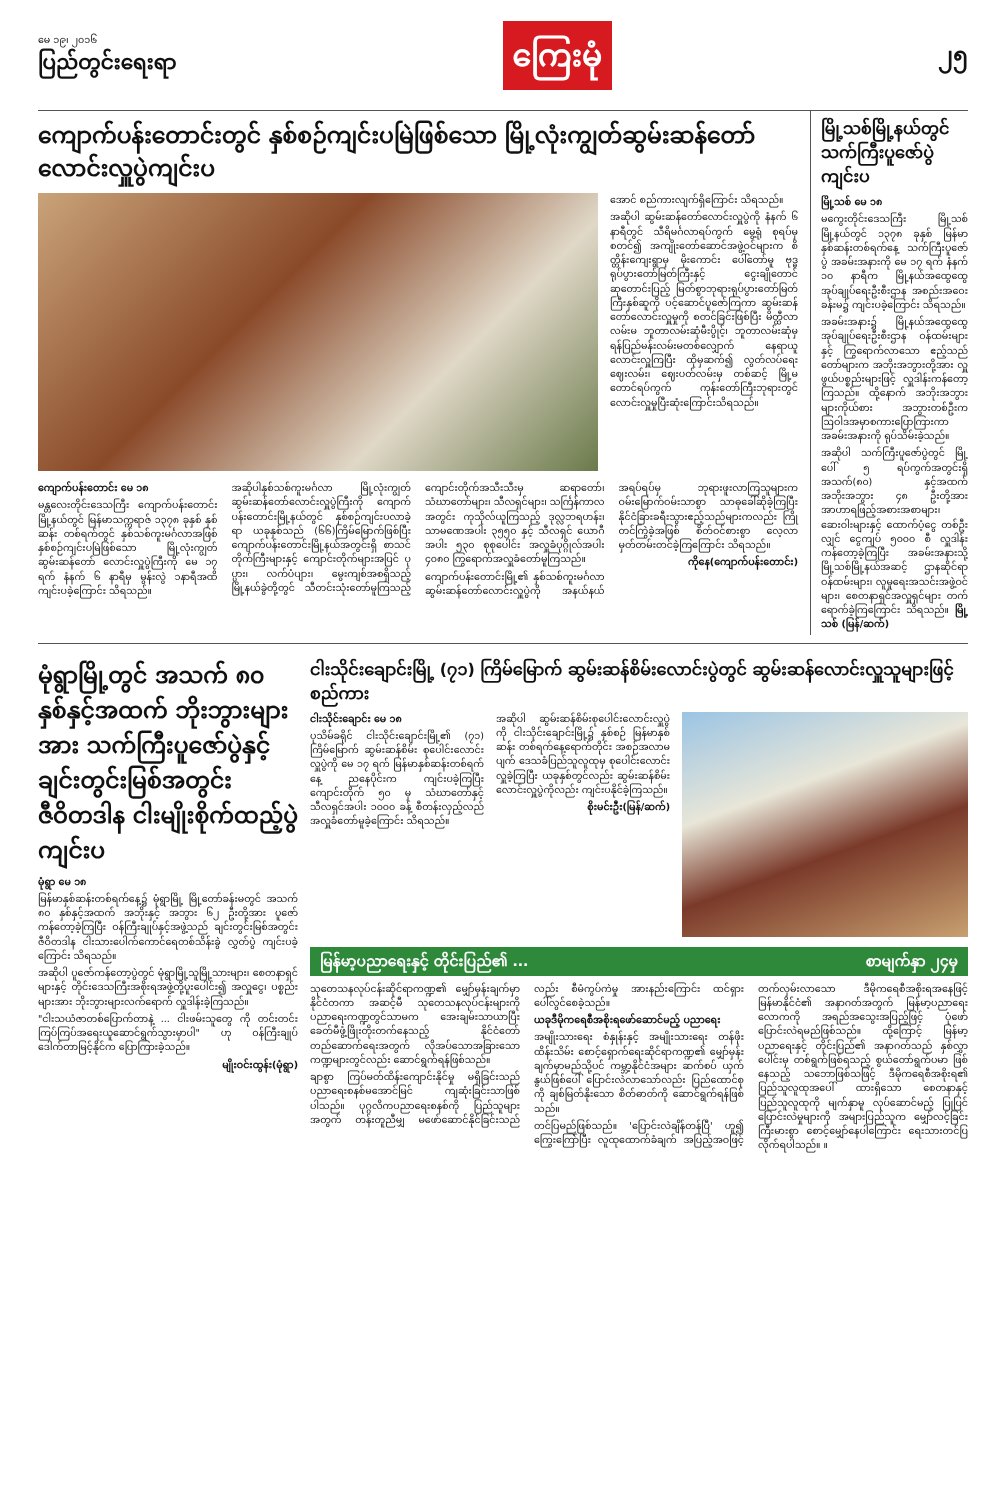မေ ၁၉၊ ၂၀၁၆
ပြည်တွင်းရေးရာ
ကြေးမုံ
၂၅
ကျောက်ပန်းတောင်းတွင် နှစ်စဉ်ကျင်းပမြဲဖြစ်သော မြို့လုံးကျွတ်ဆွမ်းဆန်တော်လောင်းလှူပွဲကျင်းပ
အောင် စည်ကားလျက်ရှိကြောင်း သိရသည်။
အဆိုပါ ဆွမ်းဆန်တော်လောင်းလှူပွဲကို နံနက် ၆ နာရီတွင် သီရိမင်္ဂလာရပ်ကွက် မွေ့ရုံ စုရပ်မှစတင်၍ အကျိုးတော်ဆောင်အဖွဲ့ဝင်များက စိတ္တိန်းကျေးရွာမှ မိုးကောင်း ပေါ်တော်မူ ဗုဒ္ဓရုပ်ပွားတော်မြတ်ကြီးနှင့် ငွေးချိုတောင်ဆုတောင်းပြည့် မြတ်စွာဘုရားရုပ်ပွားတော်မြတ်ကြီးနှစ်ဆူကို ပင့်ဆောင်ပူဇော်ကြကာ ဆွမ်းဆန်တော်လောင်းလှူမှုကို စတင်ခြင်းဖြစ်ပြီး မိတ္ထီလာလမ်းမ ဘူတာလမ်းဆုံမီးပွိုင့်၊ ဘူတာလမ်းဆုံမှ ရန်ပြည်မန်းလမ်းမတစ်လျှောက် နေရာယူ လောင်းလှူကြပြီး ထိုမှဆက်၍ လွတ်လပ်ရေးဈေးလမ်း၊ ဈေးပတ်လမ်းမှ တစ်ဆင့် မြို့မတောင်ရပ်ကွက် ကုန်းတော်ကြီးဘုရားတွင် လောင်းလှူမှုပြီးဆုံးကြောင်းသိရသည်။
ကျောက်ပန်းတောင်း မေ ၁၈
မန္တလေးတိုင်းဒေသကြီး ကျောက်ပန်းတောင်းမြို့နယ်တွင် မြန်မာသက္ကရာဇ် ၁၃၇၈ ခုနှစ် နှစ်ဆန်း တစ်ရက်တွင် နှစ်သစ်ကူးမင်္ဂလာအဖြစ် နှစ်စဉ်ကျင်းပမြဲဖြစ်သော မြို့လုံးကျွတ်ဆွမ်းဆန်တော် လောင်းလှူပွဲကြီးကို မေ ၁၇ ရက် နံနက် ၆ နာရီမှ မွန်းလွဲ ၁နာရီအထိ ကျင်းပခဲ့ကြောင်း သိရသည်။
အဆိုပါနှစ်သစ်ကူးမင်္ဂလာ မြို့လုံးကျွတ်ဆွမ်းဆန်တော်လောင်းလှူပွဲကြီးကို ကျောက်ပန်းတောင်းမြို့နယ်တွင် နှစ်စဉ်ကျင်းပလာခဲ့ရာ ယခုနှစ်သည် (၆၆)ကြိမ်မြောက်ဖြစ်ပြီး ကျောက်ပန်းတောင်းမြို့နယ်အတွင်းရှိ စာသင်တိုက်ကြီးများနှင့် ကျောင်းတိုက်များအပြင် ပုပ္ပား၊ လက်ပံပျား၊ မွေးကျစ်အစရှိသည့် မြို့နယ်ခွဲတို့တွင် သီတင်းသုံးတော်မူကြသည့် ကျောင်းတိုက်အသီးသီးမှ ဆရာတော်၊ သံဃာတော်များ၊ သီလရှင်များ၊ သင်္ကြန်ကာလအတွင်း ကုသိုလ်ယူကြသည့် ဒုလ္လဘရဟန်း၊ သာမဏေအပါး ၃၅၅၀ နှင့် သီလရှင် ယောဂီအပါး ၅၃၀ စုစုပေါင်း အလှူခံပုဂ္ဂိုလ်အပါး ၄၀၈၀ ကြွရောက်အလှူခံတော်မူကြသည်။
ကျောက်ပန်းတောင်းမြို့၏ နှစ်သစ်ကူးမင်္ဂလာ ဆွမ်းဆန်တော်လောင်းလှူပွဲကို အနယ်နယ်အရပ်ရပ်မှ ဘုရားဖူးလာကြသူများက ဝမ်းမြောက်ဝမ်းသာစွာ သာဓုခေါ်ဆိုခဲ့ကြပြီး နိုင်ငံခြားခရီးသွားဧည့်သည်များကလည်း ကြိုတင်ကြွဲခဲ့အဖြစ် စိတ်ဝင်စားစွာ လေ့လာမှတ်တမ်းတင်ခဲ့ကြကြောင်း သိရသည်။
ကိုနေ(ကျောက်ပန်းတောင်း)
မြို့သစ်မြို့နယ်တွင် သက်ကြီးပူဇော်ပွဲကျင်းပ
မြို့သစ် မေ ၁၈
မကွေးတိုင်းဒေသကြီး မြို့သစ်မြို့နယ်တွင် ၁၃၇၈ ခုနှစ် မြန်မာနှစ်ဆန်းတစ်ရက်နေ့ သက်ကြီးပူဇော်ပွဲ အခမ်းအနားကို မေ ၁၇ ရက် နံနက် ၁၀ နာရီက မြို့နယ်အထွေထွေအုပ်ချုပ်ရေးဦးစီးဌာန အစည်းအဝေးခန်းမ၌ ကျင်းပခဲ့ကြောင်း သိရသည်။
အခမ်းအနား၌ မြို့နယ်အထွေထွေအုပ်ချုပ်ရေးဦးစီးဌာန ဝန်ထမ်းများနှင့် ကြွရောက်လာသော ဧည့်သည်တော်များက အဘိုးအဘွားတို့အား လှူဖွယ်ပစ္စည်းများဖြင့် လှူဒါန်းကန်တော့ကြသည်။ ထို့နောက် အဘိုးအဘွားများကိုယ်စား အဘွားတစ်ဦးက ဩဝါဒအမှာစကားပြောကြားကာ အခမ်းအနားကို ရုပ်သိမ်းခဲ့သည်။
အဆိုပါ သက်ကြီးပူဇော်ပွဲတွင် မြို့ပေါ် ၅ ရပ်ကွက်အတွင်းရှိ အသက်(၈၀) နှင့်အထက် အဘိုးအဘွား ၄၈ ဦးတို့အား အာဟာရဖြည့်အစားအစာများ၊ ဆေးဝါးများနှင့် ထောက်ပံ့ငွေ တစ်ဦးလျှင် ငွေကျပ် ၅၀၀၀ စီ လှူဒါန်းကန်တော့ခဲ့ကြပြီး အခမ်းအနားသို့ မြို့သစ်မြို့နယ်အဆင့် ဌာနဆိုင်ရာဝန်ထမ်းများ၊ လူမှုရေးအသင်းအဖွဲ့ဝင်များ၊ စေတနာရှင်အလှူရှင်များ တက်ရောက်ခဲ့ကြကြောင်း သိရသည်။ မြို့သစ် (မြန်/ဆက်)
မုံရွာမြို့တွင် အသက် ၈၀ နှစ်နှင့်အထက် ဘိုးဘွားများအား သက်ကြီးပူဇော်ပွဲနှင့် ချင်းတွင်းမြစ်အတွင်း ဇီဝိတဒါန ငါးမျိုးစိုက်ထည့်ပွဲကျင်းပ
မုံရွာ မေ ၁၈
မြန်မာနှစ်ဆန်းတစ်ရက်နေ့၌ မုံရွာမြို့ မြို့တော်ခန်းမတွင် အသက် ၈၀ နှစ်နှင့်အထက် အဘိုးနှင့် အဘွား ၆၂ ဦးတို့အား ပူဇော်ကန်တော့ခဲ့ကြပြီး ဝန်ကြီးချုပ်နှင့်အဖွဲ့သည် ချင်းတွင်းမြစ်အတွင်း ဇီဝိတဒါန ငါးသားပေါက်ကောင်ရေတစ်သိန်းခွဲ လွှတ်ပွဲ ကျင်းပခဲ့ကြောင်း သိရသည်။
အဆိုပါ ပူဇော်ကန်တော့ပွဲတွင် မုံရွာမြို့သူမြို့သားများ၊ စေတနာရှင်များနှင့် တိုင်းဒေသကြီးအစိုးရအဖွဲ့တို့ပူးပေါင်း၍ အလှူငွေ၊ ပစ္စည်းများအား ဘိုးဘွားများလက်ရောက် လှူဒါန်းခဲ့ကြသည်။
"ငါးသယံဇာတစ်ပြောက်တာနဲ့ ... ငါးဖမ်းသူတွေ ကို တင်းတင်းကြပ်ကြပ်အရေးယူဆောင်ရွက်သွားမှာပါ" ဟု ဝန်ကြီးချုပ်ဒေါက်တာမြင့်နိုင်က ပြောကြားခဲ့သည်။
မျိုးဝင်းထွန်း(မုံရွာ)
ငါးသိုင်းချောင်းမြို့ (၇၁) ကြိမ်မြောက် ဆွမ်းဆန်စိမ်းလောင်းပွဲတွင် ဆွမ်းဆန်လောင်းလှူသူများဖြင့် စည်ကား
ငါးသိုင်းချောင်း မေ ၁၈
ပုသိမ်ခရိုင် ငါးသိုင်းချောင်းမြို့၏ (၇၁) ကြိမ်မြောက် ဆွမ်းဆန်စိမ်း စုပေါင်းလောင်းလှူပွဲကို မေ ၁၇ ရက် မြန်မာနှစ်ဆန်းတစ်ရက်နေ့ ညနေပိုင်းက ကျင်းပခဲ့ကြပြီး ကျောင်းတိုက် ၅၀ မှ သံဃာတော်နှင့် သီလရှင်အပါး ၁၀၀၀ ခန့် စီတန်းလှည့်လည် အလှူခံတော်မူခဲ့ကြောင်း သိရသည်။
အဆိုပါ ဆွမ်းဆန်စိမ်းစုပေါင်းလောင်းလှူပွဲကို ငါးသိုင်းချောင်းမြို့၌ နှစ်စဉ် မြန်မာနှစ်ဆန်း တစ်ရက်နေ့ရောက်တိုင်း အစဉ်အလာမပျက် ဒေသခံပြည်သူလူထုမှ စုပေါင်းလောင်းလှူခဲ့ကြပြီး ယခုနှစ်တွင်လည်း ဆွမ်းဆန်စိမ်းလောင်းလှူပွဲကိုလည်း ကျင်းပနိုင်ခဲ့ကြသည်။
စိုးမင်းဦး(မြန်/ဆက်)
မြန်မာ့ပညာရေးနှင့် တိုင်းပြည်၏ ... စာမျက်နှာ ၂၄မှ
သုတေသနလုပ်ငန်းဆိုင်ရာကဏ္ဍ၏ မျှော်မှန်းချက်မှာ နိုင်ငံတကာ အဆင့်မီ သုတေသနလုပ်ငန်းများကို ပညာရေးကဏ္ဍတွင်သာမက အေးချမ်းသာယာပြီး ခေတ်မီဖွံ့ဖြိုးတိုးတက်နေသည့် နိုင်ငံတော်တည်ဆောက်ရေးအတွက် လိုအပ်သောအခြားသော ကဏ္ဍများတွင်လည်း ဆောင်ရွက်ရန်ဖြစ်သည်။
ချာစွာ ကြပ်မတ်ထိန်းကျောင်းနိုင်မှု မရှိခြင်းသည် ပညာရေးစနစ်မအောင်မြင် ကျဆုံးခြင်းသာဖြစ်ပါသည်။ ပုဂ္ဂလိကပညာရေးစနစ်ကို ပြည်သူများအတွက် တန်းတူညီမျှ မဖော်ဆောင်နိုင်ခြင်းသည်လည်း စီမံကွပ်ကဲမှု အားနည်းကြောင်း ထင်ရှားပေါ်လွင်စေခဲ့သည်။
ယခုဒီမိုကရေစီအစိုးရဖော်ဆောင်မည့် ပညာရေး
အမျိုးသားရေး စံနှုန်းနှင့် အမျိုးသားရေး တန်ဖိုးထိန်းသိမ်း စောင့်ရှောက်ရေးဆိုင်ရာကဏ္ဍ၏ မျှော်မှန်းချက်မှာမည်သို့ပင် ကမ္ဘာ့နိုင်ငံအများ ဆက်စပ် ယှက်နွယ်ဖြစ်ပေါ် ပြောင်းလဲလာသော်လည်း ပြည်ထောင်စုကို ချစ်မြတ်နိုးသော စိတ်ဓာတ်ကို ဆောင်ရွက်ရန်ဖြစ်သည်။
တင်ပြမည်ဖြစ်သည်။ 'ပြောင်းလဲချိန်တန်ပြီ' ဟူ၍ ကြွေးကြော်ပြီး လူထုထောက်ခံချက် အပြည့်အဝဖြင့် တက်လှမ်းလာသော ဒီမိုကရေစီအစိုးရအနေဖြင့် မြန်မာနိုင်ငံ၏ အနာဂတ်အတွက် မြန်မာ့ပညာရေးလောကကို အရည်အသွေးအပြည့်ဖြင့် ပုံဖော်ပြောင်းလဲရမည်ဖြစ်သည်။ ထို့ကြောင့် မြန်မာ့ပညာရေးနှင့် တိုင်းပြည်၏ အနာဂတ်သည် နှစ်လွှာပေါင်းမှ တစ်ရွက်ဖြစ်ရသည့် စွယ်တော်ရွက်ပမာ ဖြစ်နေသည့် သဘောဖြစ်သဖြင့် ဒီမိုကရေစီအစိုးရ၏ ပြည်သူလူထုအပေါ် ထားရှိသော စေတနာနှင့် ပြည်သူလူထုကို မျက်နှာမူ လုပ်ဆောင်မည့် ပြုပြင်ပြောင်းလဲမှုများကို အများပြည်သူက မျှော်လင့်ခြင်းကြီးမားစွာ စောင့်မျှော်နေပါကြောင်း ရေးသားတင်ပြလိုက်ရပါသည်။ ။